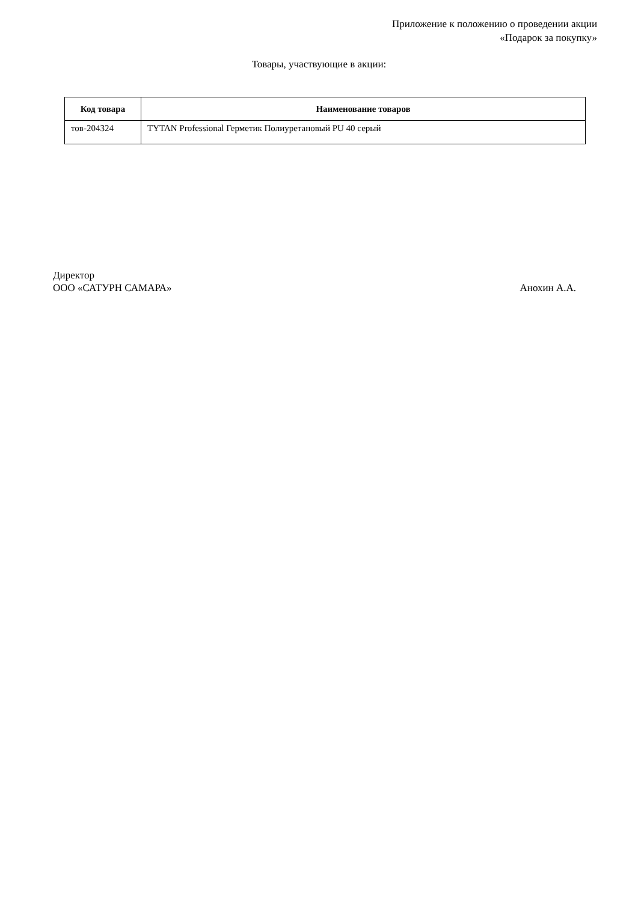Приложение к положению о проведении акции
«Подарок за покупку»
Товары, участвующие в акции:
| Код товара | Наименование товаров |
| --- | --- |
| тов-204324 | TYTAN Professional Герметик Полиуретановый PU 40 серый |
Директор
ООО «САТУРН САМАРА» Анохин А.А.